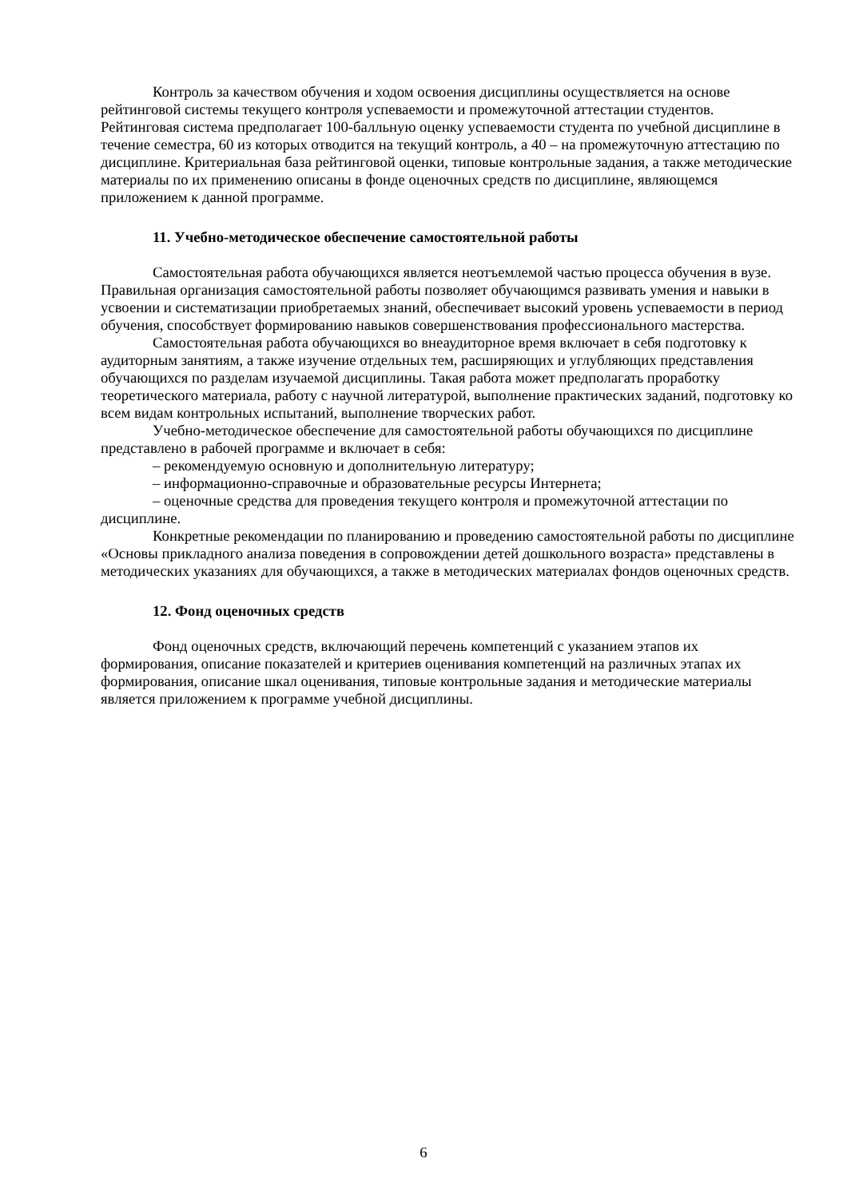Контроль за качеством обучения и ходом освоения дисциплины осуществляется на основе рейтинговой системы текущего контроля успеваемости и промежуточной аттестации студентов. Рейтинговая система предполагает 100-балльную оценку успеваемости студента по учебной дисциплине в течение семестра, 60 из которых отводится на текущий контроль, а 40 – на промежуточную аттестацию по дисциплине. Критериальная база рейтинговой оценки, типовые контрольные задания, а также методические материалы по их применению описаны в фонде оценочных средств по дисциплине, являющемся приложением к данной программе.
11. Учебно-методическое обеспечение самостоятельной работы
Самостоятельная работа обучающихся является неотъемлемой частью процесса обучения в вузе. Правильная организация самостоятельной работы позволяет обучающимся развивать умения и навыки в усвоении и систематизации приобретаемых знаний, обеспечивает высокий уровень успеваемости в период обучения, способствует формированию навыков совершенствования профессионального мастерства.
Самостоятельная работа обучающихся во внеаудиторное время включает в себя подготовку к аудиторным занятиям, а также изучение отдельных тем, расширяющих и углубляющих представления обучающихся по разделам изучаемой дисциплины. Такая работа может предполагать проработку теоретического материала, работу с научной литературой, выполнение практических заданий, подготовку ко всем видам контрольных испытаний, выполнение творческих работ.
Учебно-методическое обеспечение для самостоятельной работы обучающихся по дисциплине представлено в рабочей программе и включает в себя:
– рекомендуемую основную и дополнительную литературу;
– информационно-справочные и образовательные ресурсы Интернета;
– оценочные средства для проведения текущего контроля и промежуточной аттестации по дисциплине.
Конкретные рекомендации по планированию и проведению самостоятельной работы по дисциплине «Основы прикладного анализа поведения в сопровождении детей дошкольного возраста» представлены в методических указаниях для обучающихся, а также в методических материалах фондов оценочных средств.
12. Фонд оценочных средств
Фонд оценочных средств, включающий перечень компетенций с указанием этапов их формирования, описание показателей и критериев оценивания компетенций на различных этапах их формирования, описание шкал оценивания, типовые контрольные задания и методические материалы является приложением к программе учебной дисциплины.
6